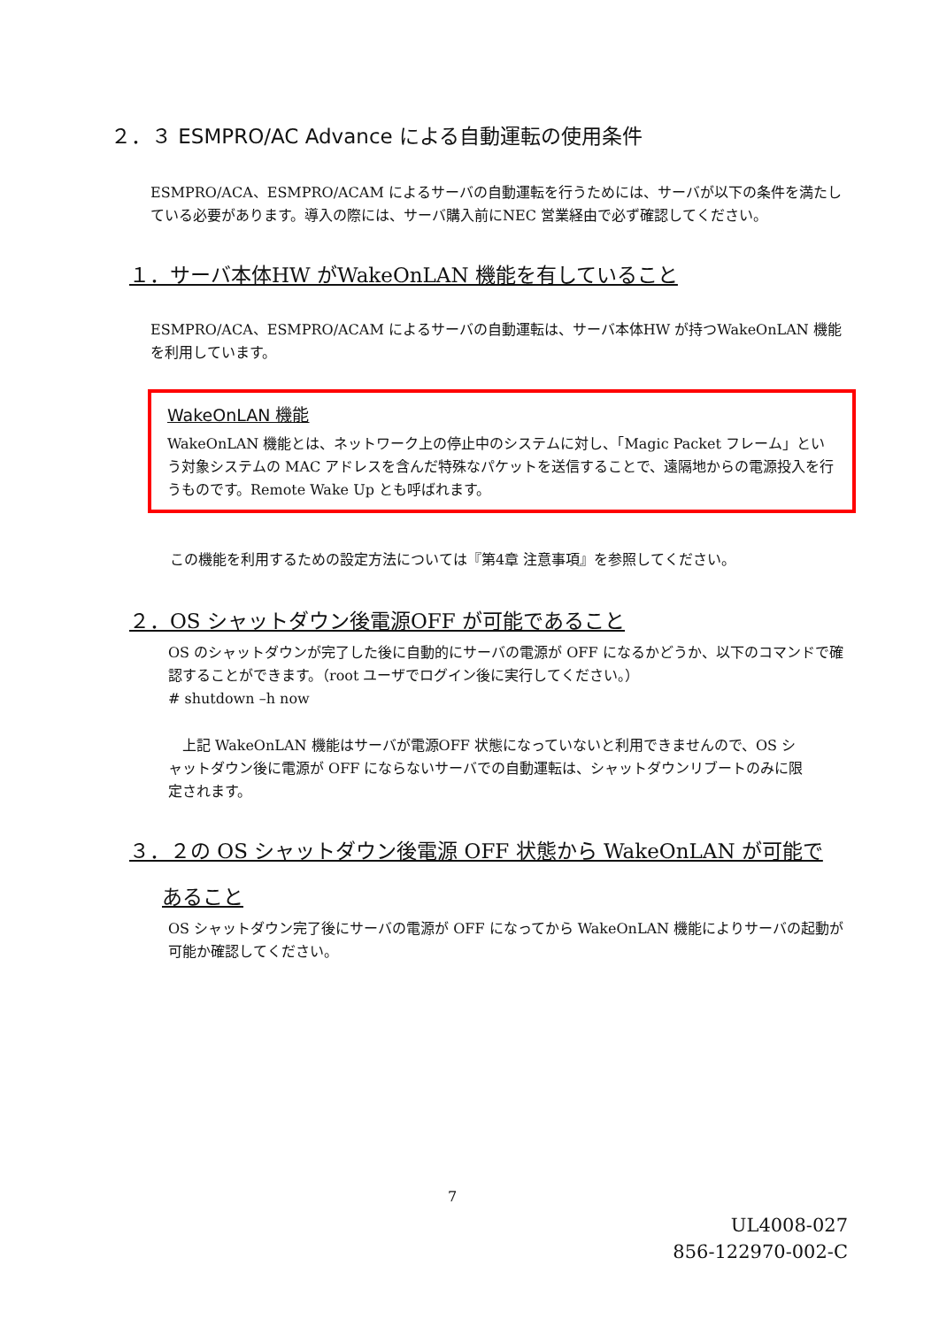２．３ ESMPRO/AC Advance による自動運転の使用条件
ESMPRO/ACA、ESMPRO/ACAM によるサーバの自動運転を行うためには、サーバが以下の条件を満たしている必要があります。導入の際には、サーバ購入前にNEC 営業経由で必ず確認してください。
１．サーバ本体HW がWakeOnLAN 機能を有していること
ESMPRO/ACA、ESMPRO/ACAM によるサーバの自動運転は、サーバ本体HW が持つWakeOnLAN 機能を利用しています。
WakeOnLAN 機能
WakeOnLAN 機能とは、ネットワーク上の停止中のシステムに対し、「Magic Packet フレーム」という対象システムの MAC アドレスを含んだ特殊なパケットを送信することで、遠隔地からの電源投入を行うものです。Remote Wake Up とも呼ばれます。
この機能を利用するための設定方法については『第4章 注意事項』を参照してください。
２．OS シャットダウン後電源OFF が可能であること
OS のシャットダウンが完了した後に自動的にサーバの電源が OFF になるかどうか、以下のコマンドで確認することができます。（root ユーザでログイン後に実行してください。）
# shutdown –h now
　上記 WakeOnLAN 機能はサーバが電源OFF 状態になっていないと利用できませんので、OS シャットダウン後に電源が OFF にならないサーバでの自動運転は、シャットダウンリブートのみに限定されます。
３．２の OS シャットダウン後電源 OFF 状態から WakeOnLAN が可能で
あること
OS シャットダウン完了後にサーバの電源が OFF になってから WakeOnLAN 機能によりサーバの起動が可能か確認してください。
7
UL4008-027
856-122970-002-C